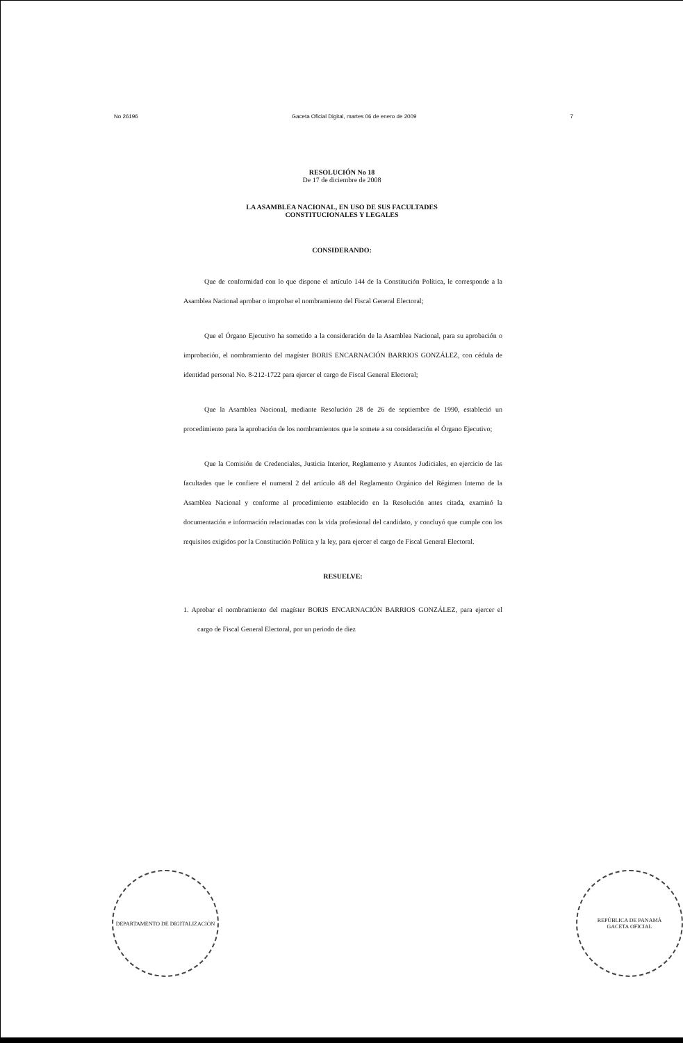No 26196 Gaceta Oficial Digital, martes 06 de enero de 2009 7
RESOLUCIÓN No 18
De 17 de diciembre de 2008
LA ASAMBLEA NACIONAL, EN USO DE SUS FACULTADES
CONSTITUCIONALES Y LEGALES
CONSIDERANDO:
Que de conformidad con lo que dispone el artículo 144 de la Constitución Política, le corresponde a la Asamblea Nacional aprobar o improbar el nombramiento del Fiscal General Electoral;
Que el Órgano Ejecutivo ha sometido a la consideración de la Asamblea Nacional, para su aprobación o improbación, el nombramiento del magíster BORIS ENCARNACIÓN BARRIOS GONZÁLEZ, con cédula de identidad personal No. 8-212-1722 para ejercer el cargo de Fiscal General Electoral;
Que la Asamblea Nacional, mediante Resolución 28 de 26 de septiembre de 1990, estableció un procedimiento para la aprobación de los nombramientos que le somete a su consideración el Órgano Ejecutivo;
Que la Comisión de Credenciales, Justicia Interior, Reglamento y Asuntos Judiciales, en ejercicio de las facultades que le confiere el numeral 2 del artículo 48 del Reglamento Orgánico del Régimen Interno de la Asamblea Nacional y conforme al procedimiento establecido en la Resolución antes citada, examinó la documentación e información relacionadas con la vida profesional del candidato, y concluyó que cumple con los requisitos exigidos por la Constitución Política y la ley, para ejercer el cargo de Fiscal General Electoral.
RESUELVE:
1. Aprobar el nombramiento del magíster BORIS ENCARNACIÓN BARRIOS GONZÁLEZ, para ejercer el cargo de Fiscal General Electoral, por un periodo de diez
DEPARTAMENTO DE DIGITALIZACIÓN REPÚBLICA DE PANAMÁ
GACETA OFICIAL